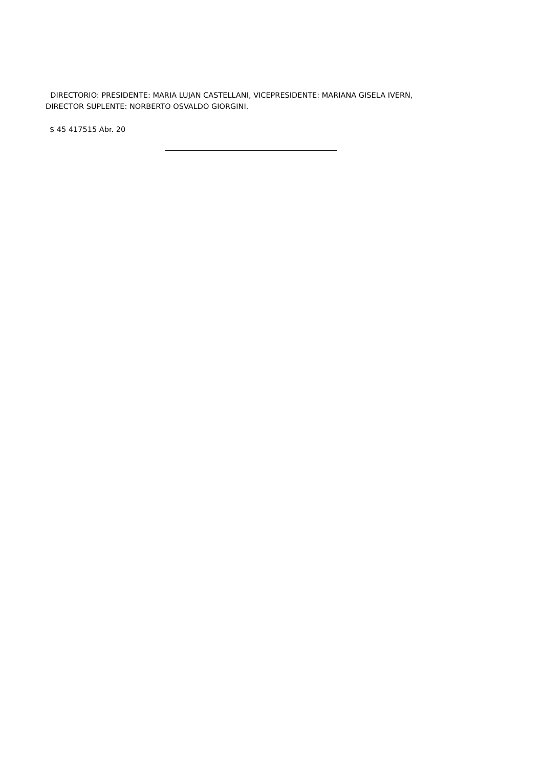DIRECTORIO: PRESIDENTE: MARIA LUJAN CASTELLANI, VICEPRESIDENTE: MARIANA GISELA IVERN,
DIRECTOR SUPLENTE: NORBERTO OSVALDO GIORGINI.
$ 45 417515 Abr. 20